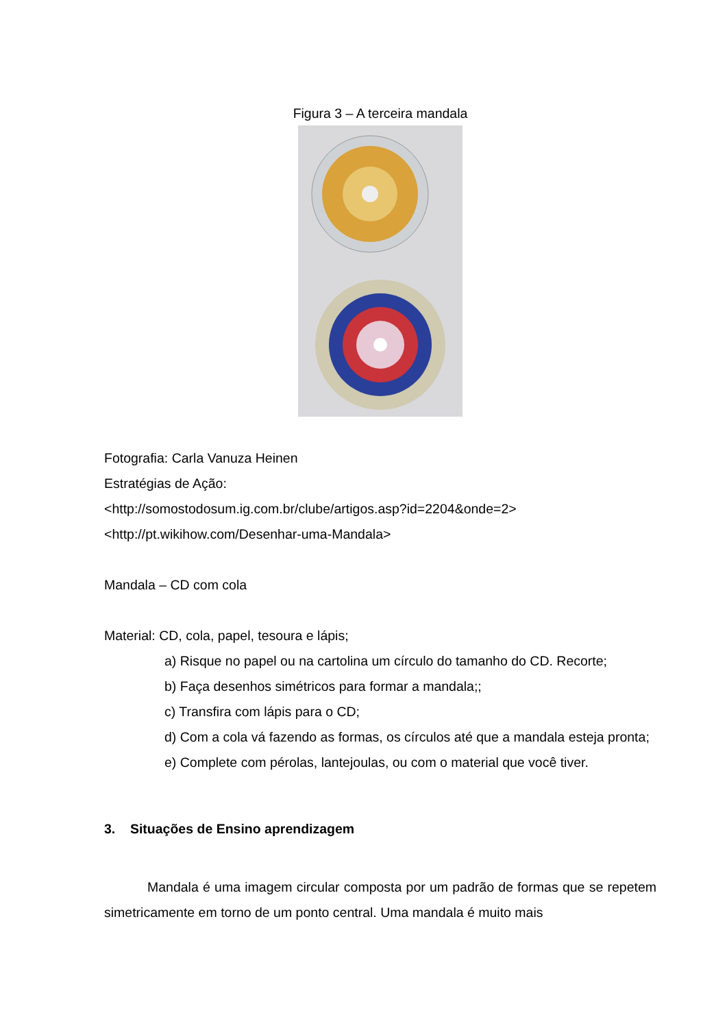Figura 3 – A terceira mandala
Fotografia: Carla Vanuza Heinen
Estratégias de Ação:
<http://somostodosum.ig.com.br/clube/artigos.asp?id=2204&onde=2>
<http://pt.wikihow.com/Desenhar-uma-Mandala>
Mandala – CD com cola
Material: CD, cola, papel, tesoura e lápis;
a) Risque no papel ou na cartolina um círculo do tamanho do CD. Recorte;
b) Faça desenhos simétricos para formar a mandala;;
c) Transfira com lápis para o CD;
d) Com a cola vá fazendo as formas, os círculos até que a mandala esteja pronta;
e) Complete com pérolas, lantejoulas, ou com o material que você tiver.
3. Situações de Ensino aprendizagem
Mandala é uma imagem circular composta por um padrão de formas que se repetem simetricamente em torno de um ponto central. Uma mandala é muito mais